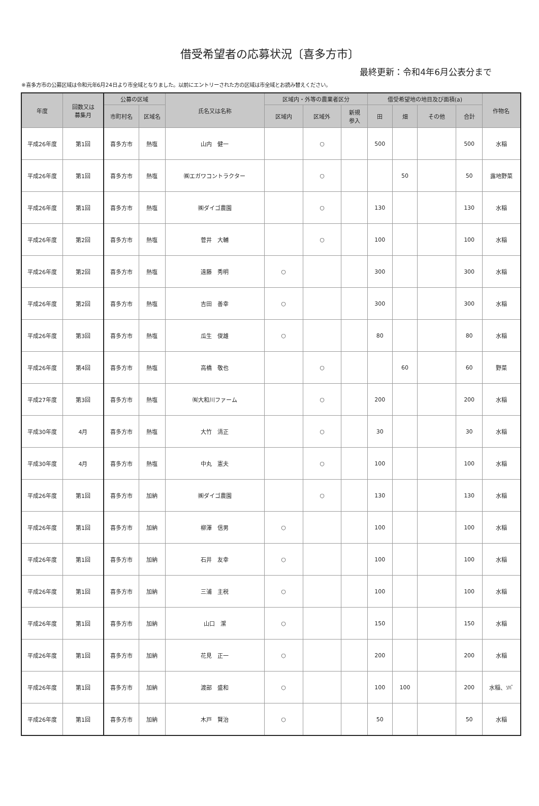借受希望者の応募状況〔喜多方市〕
最終更新：令和4年6月公表分まで
※喜多方市の公募区域は令和元年6月24日より市全域となりました。以前にエントリーされた方の区域は市全域とお読み替えください。
| 年度 | 回数又は 募集月 | 公募の区域 | | 氏名又は名称 | 区域内・外等の農業者区分 | | | 借受希望地の地目及び面積(a) | | | | 作物名 |
| --- | --- | --- | --- | --- | --- | --- | --- | --- | --- | --- | --- | --- |
| | | 市町村名 | 区域名 | | 区域内 | 区域外 | 新規 参入 | 田 | 畑 | その他 | 合計 | |
| 平成26年度 | 第1回 | 喜多方市 | 熱塩 | 山内 健一 | | ○ | | 500 | | | 500 | 水稲 |
| 平成26年度 | 第1回 | 喜多方市 | 熱塩 | ㈱エガワコントラクター | | ○ | | | 50 | | 50 | 露地野菜 |
| 平成26年度 | 第1回 | 喜多方市 | 熱塩 | ㈱ダイゴ農園 | | ○ | | 130 | | | 130 | 水稲 |
| 平成26年度 | 第2回 | 喜多方市 | 熱塩 | 菅井 大輔 | | ○ | | 100 | | | 100 | 水稲 |
| 平成26年度 | 第2回 | 喜多方市 | 熱塩 | 遠藤 秀明 | ○ | | | 300 | | | 300 | 水稲 |
| 平成26年度 | 第2回 | 喜多方市 | 熱塩 | 吉田 善幸 | ○ | | | 300 | | | 300 | 水稲 |
| 平成26年度 | 第3回 | 喜多方市 | 熱塩 | 瓜生 俊雄 | ○ | | | 80 | | | 80 | 水稲 |
| 平成26年度 | 第4回 | 喜多方市 | 熱塩 | 高橋 敬也 | | ○ | | | 60 | | 60 | 野菜 |
| 平成27年度 | 第3回 | 喜多方市 | 熱塩 | ㈲大和川ファーム | | ○ | | 200 | | | 200 | 水稲 |
| 平成30年度 | 4月 | 喜多方市 | 熱塩 | 大竹 清正 | | ○ | | 30 | | | 30 | 水稲 |
| 平成30年度 | 4月 | 喜多方市 | 熱塩 | 中丸 憲夫 | | ○ | | 100 | | | 100 | 水稲 |
| 平成26年度 | 第1回 | 喜多方市 | 加納 | ㈱ダイゴ農園 | | ○ | | 130 | | | 130 | 水稲 |
| 平成26年度 | 第1回 | 喜多方市 | 加納 | 柳澤 信男 | ○ | | | 100 | | | 100 | 水稲 |
| 平成26年度 | 第1回 | 喜多方市 | 加納 | 石井 友幸 | ○ | | | 100 | | | 100 | 水稲 |
| 平成26年度 | 第1回 | 喜多方市 | 加納 | 三浦 主税 | ○ | | | 100 | | | 100 | 水稲 |
| 平成26年度 | 第1回 | 喜多方市 | 加納 | 山口 潔 | ○ | | | 150 | | | 150 | 水稲 |
| 平成26年度 | 第1回 | 喜多方市 | 加納 | 花見 正一 | ○ | | | 200 | | | 200 | 水稲 |
| 平成26年度 | 第1回 | 喜多方市 | 加納 | 渡部 盛和 | ○ | | | 100 | 100 | | 200 | 水稲、ｿﾊﾞ |
| 平成26年度 | 第1回 | 喜多方市 | 加納 | 木戸 賢治 | ○ | | | 50 | | | 50 | 水稲 |